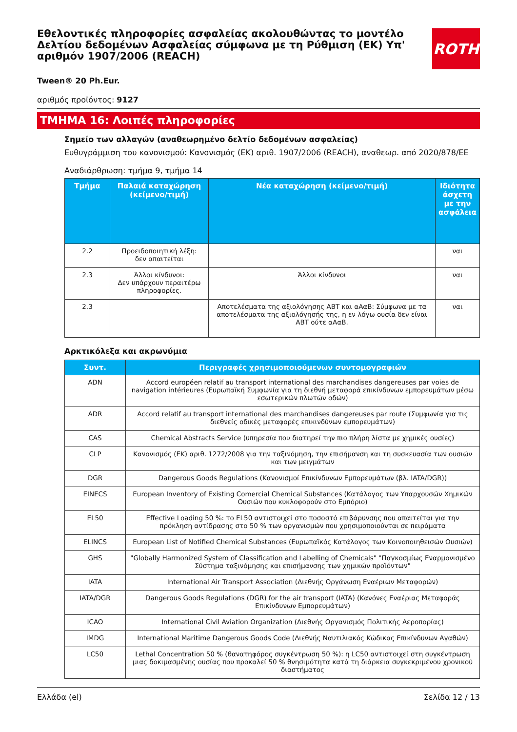Εθελοντικές πληροφορίες ασφαλείας ακολουθώντας το μοντέλο Δελτίου δεδομένων Ασφαλείας σύμφωνα με τη Ρύθμιση (ΕΚ) Υπ' αριθμόν 1907/2006 (REACH)
ROTH
Tween® 20 Ph.Eur.
αριθμός προϊόντος: 9127
ΤΜΗΜΑ 16: Λοιπές πληροφορίες
Σημείο των αλλαγών (αναθεωρημένο δελτίο δεδομένων ασφαλείας)
Ευθυγράμμιση του κανονισμού: Κανονισμός (ΕΚ) αριθ. 1907/2006 (REACH), αναθεωρ. από 2020/878/ΕΕ
Αναδιάρθρωση: τμήμα 9, τμήμα 14
| Τμήμα | Παλαιά καταχώρηση (κείμενο/τιμή) | Νέα καταχώρηση (κείμενο/τιμή) | Ιδιότητα άσχετη με την ασφάλεια |
| --- | --- | --- | --- |
| 2.2 | Προειδοποιητική λέξη: δεν απαιτείται | | ναι |
| 2.3 | Άλλοι κίνδυνοι: Δεν υπάρχουν περαιτέρω πληροφορίες. | Άλλοι κίνδυνοι | ναι |
| 2.3 | | Αποτελέσματα της αξιολόγησης ΑΒΤ και αΑαΒ: Σύμφωνα με τα αποτελέσματα της αξιολόγησής της, η εν λόγω ουσία δεν είναι ΑΒΤ ούτε αΑαΒ. | ναι |
Αρκτικόλεξα και ακρωνύμια
| Συντ. | Περιγραφές χρησιμοποιούμενων συντομογραφιών |
| --- | --- |
| ADN | Accord européen relatif au transport international des marchandises dangereuses par voies de navigation intérieures (Ευρωπαϊκή Συμφωνία για τη διεθνή μεταφορά επικίνδυνων εμπορευμάτων μέσω εσωτερικών πλωτών οδών) |
| ADR | Accord relatif au transport international des marchandises dangereuses par route (Συμφωνία για τις διεθνείς οδικές μεταφορές επικινδύνων εμπορευμάτων) |
| CAS | Chemical Abstracts Service (υπηρεσία που διατηρεί την πιο πλήρη λίστα με χημικές ουσίες) |
| CLP | Κανονισμός (ΕΚ) αριθ. 1272/2008 για την ταξινόμηση, την επισήμανση και τη συσκευασία των ουσιών και των μειγμάτων |
| DGR | Dangerous Goods Regulations (Κανονισμοί Επικίνδυνων Εμπορευμάτων (βλ. IATA/DGR)) |
| EINECS | European Inventory of Existing Comercial Chemical Substances (Κατάλογος των Υπαρχουσών Χημικών Ουσιών που κυκλοφορούν στο Εμπόριο) |
| EL50 | Effective Loading 50 %: το EL50 αντιστοιχεί στο ποσοστό επιβάρυνσης που απαιτείται για την πρόκληση αντίδρασης στο 50 % των οργανισμών που χρησιμοποιούνται σε πειράματα |
| ELINCS | European List of Notified Chemical Substances (Ευρωπαϊκός Κατάλογος των Κοινοποιηθεισών Ουσιών) |
| GHS | "Globally Harmonized System of Classification and Labelling of Chemicals" "Παγκοσμίως Εναρμονισμένο Σύστημα ταξινόμησης και επισήμανσης των χημικών προϊόντων" |
| IATA | International Air Transport Association (Διεθνής Οργάνωση Εναέριων Μεταφορών) |
| IATA/DGR | Dangerous Goods Regulations (DGR) for the air transport (IATA) (Κανόνες Εναέριας Μεταφοράς Επικίνδυνων Εμπορευμάτων) |
| ICAO | International Civil Aviation Organization (Διεθνής Οργανισμός Πολιτικής Αεροπορίας) |
| IMDG | International Maritime Dangerous Goods Code (Διεθνής Ναυτιλιακός Κώδικας Επικίνδυνων Αγαθών) |
| LC50 | Lethal Concentration 50 % (θανατηφόρος συγκέντρωση 50 %): η LC50 αντιστοιχεί στη συγκέντρωση μιας δοκιμασμένης ουσίας που προκαλεί 50 % θνησιμότητα κατά τη διάρκεια συγκεκριμένου χρονικού διαστήματος |
Ελλάδα (el) Σελίδα 12 / 13